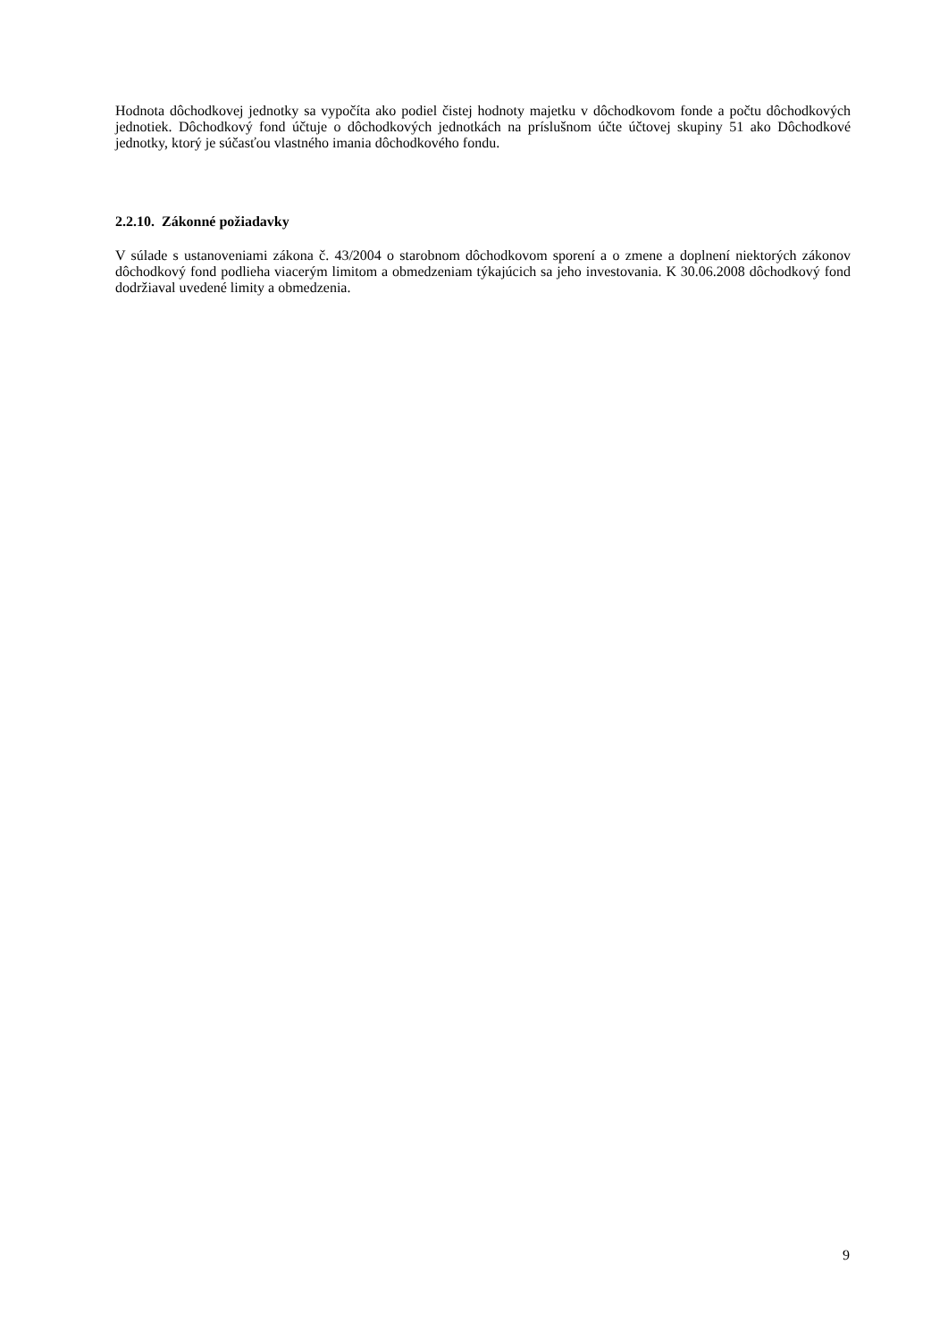Hodnota dôchodkovej jednotky sa vypočíta ako podiel čistej hodnoty majetku v dôchodkovom fonde a počtu dôchodkových jednotiek. Dôchodkový fond účtuje o dôchodkových jednotkách na príslušnom účte účtovej skupiny 51 ako Dôchodkové jednotky, ktorý je súčasťou vlastného imania dôchodkového fondu.
2.2.10. Zákonné požiadavky
V súlade s ustanoveniami zákona č. 43/2004 o starobnom dôchodkovom sporení a o zmene a doplnení niektorých zákonov dôchodkový fond podlieha viacerým limitom a obmedzeniam týkajúcich sa jeho investovania. K 30.06.2008 dôchodkový fond dodržiaval uvedené limity a obmedzenia.
9